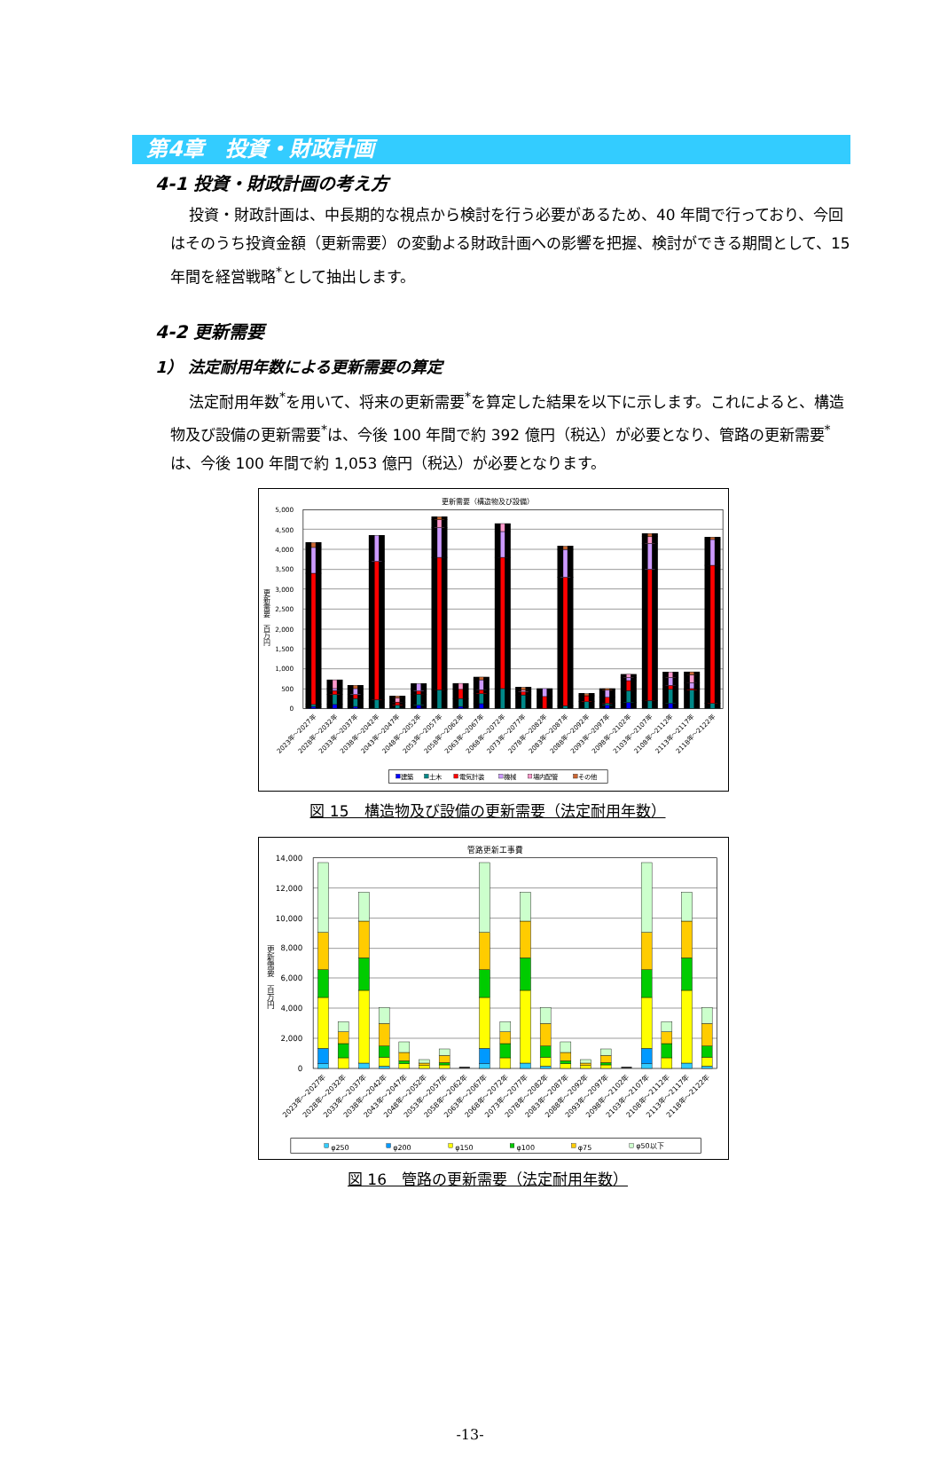第4章　投資・財政計画
4-1 投資・財政計画の考え方
投資・財政計画は、中長期的な視点から検討を行う必要があるため、40 年間で行っており、今回はそのうち投資金額（更新需要）の変動よる財政計画への影響を把握、検討ができる期間として、15 年間を経営戦略<sup>*</sup>として抽出します。
4-2 更新需要
1） 法定耐用年数による更新需要の算定
法定耐用年数<sup>*</sup>を用いて、将来の更新需要<sup>*</sup>を算定した結果を以下に示します。これによると、構造物及び設備の更新需要<sup>*</sup>は、今後 100 年間で約 392 億円（税込）が必要となり、管路の更新需要<sup>*</sup>は、今後 100 年間で約 1,053 億円（税込）が必要となります。
更新需要（構造物及び設備）
5,000
4,500
4,000
3,500
3,000
2,500
2,000
1,500
1,000
500
0
更新需要　百万円
2023年～2027年
2028年～2032年
2033年～2037年
2038年～2042年
2043年～2047年
2048年～2052年
2053年～2057年
2058年～2062年
2063年～2067年
2068年～2072年
2073年～2077年
2078年～2082年
2083年～2087年
2088年～2092年
2093年～2097年
2098年～2102年
2103年～2107年
2108年～2112年
2113年～2117年
2118年～2122年
建築
土木
電気計装
機械
場内配管
その他
図 15　構造物及び設備の更新需要（法定耐用年数）
管路更新工事費
14,000
12,000
10,000
8,000
6,000
4,000
2,000
0
更新需要　百万円
2023年～2027年
2028年～2032年
2033年～2037年
2038年～2042年
2043年～2047年
2048年～2052年
2053年～2057年
2058年～2062年
2063年～2067年
2068年～2072年
2073年～2077年
2078年～2082年
2083年～2087年
2088年～2092年
2093年～2097年
2098年～2102年
2103年～2107年
2108年～2112年
2113年～2117年
2118年～2122年
φ250
φ200
φ150
φ100
φ75
φ50以下
図 16　管路の更新需要（法定耐用年数）
-13-